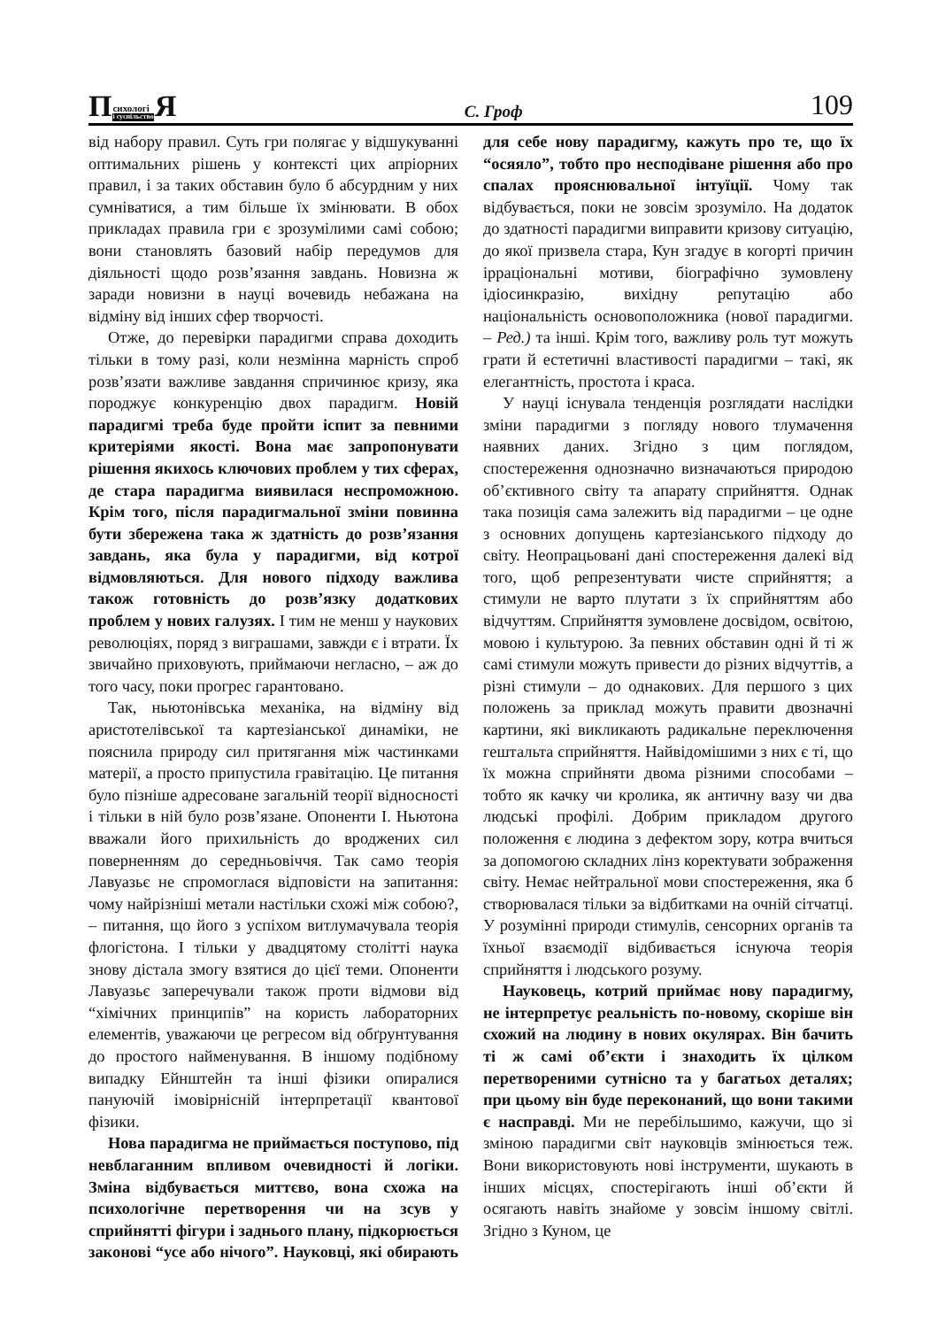П сихологі і суспільство Я
С. Гроф
109
від набору правил. Суть гри полягає у відшукуванні оптимальних рішень у контексті цих апріорних правил, і за таких обставин було б абсурдним у них сумніватися, а тим більше їх змінювати. В обох прикладах правила гри є зрозумілими самі собою; вони становлять базовий набір передумов для діяльності щодо розв’язання завдань. Новизна ж заради новизни в науці вочевидь небажана на відміну від інших сфер творчості.
Отже, до перевірки парадигми справа доходить тільки в тому разі, коли незмінна марність спроб розв’язати важливе завдання спричинює кризу, яка породжує конкуренцію двох парадигм. Новій парадигмі треба буде пройти іспит за певними критеріями якості. Вона має запропонувати рішення якихось ключових проблем у тих сферах, де стара парадигма виявилася неспроможною. Крім того, після парадигмальної зміни повинна бути збережена така ж здатність до розв’язання завдань, яка була у парадигми, від котрої відмовляються. Для нового підходу важлива також готовність до розв’язку додаткових проблем у нових галузях. І тим не менш у наукових революціях, поряд з виграшами, завжди є і втрати. Їх звичайно приховують, приймаючи негласно, – аж до того часу, поки прогрес гарантовано.
Так, ньютонівська механіка, на відміну від аристотелівської та картезіанської динаміки, не пояснила природу сил притягання між частинками матерії, а просто припустила гравітацію. Це питання було пізніше адресоване загальній теорії відносності і тільки в ній було розв’язане. Опоненти І. Ньютона вважали його прихильність до вроджених сил поверненням до середньовіччя. Так само теорія Лавуазьє не спромоглася відповісти на запитання: чому найрізніші метали настільки схожі між собою?, – питання, що його з успіхом витлумачувала теорія флогістона. І тільки у двадцятому столітті наука знову дістала змогу взятися до цієї теми. Опоненти Лавуазьє заперечували також проти відмови від “хімічних принципів” на користь лабораторних елементів, уважаючи це регресом від обґрунтування до простого найменування. В іншому подібному випадку Ейнштейн та інші фізики опиралися пануючій імовірнісній інтерпретації квантової фізики.
Нова парадигма не приймається поступово, під невблаганним впливом очевидності й логіки. Зміна відбувається миттєво, вона схожа на психологічне перетворення чи на зсув у сприйнятті фігури і заднього плану, підкорюється законові “усе або нічого”. Науковці, які обирають для себе нову парадигму, кажуть про те, що їх “осяяло”, тобто про несподіване рішення або про спалах прояснювальної інтуїції. Чому так відбувається, поки не зовсім зрозуміло. На додаток до здатності парадигми виправити кризову ситуацію, до якої призвела стара, Кун згадує в когорті причин ірраціональні мотиви, біографічно зумовлену ідіосинкразію, вихідну репутацію або національність основоположника (нової парадигми. – Ред.) та інші. Крім того, важливу роль тут можуть грати й естетичні властивості парадигми – такі, як елегантність, простота і краса.
У науці існувала тенденція розглядати наслідки зміни парадигми з погляду нового тлумачення наявних даних. Згідно з цим поглядом, спостереження однозначно визначаються природою об’єктивного світу та апарату сприйняття. Однак така позиція сама залежить від парадигми – це одне з основних допущень картезіанського підходу до світу. Неопрацьовані дані спостереження далекі від того, щоб репрезентувати чисте сприйняття; а стимули не варто плутати з їх сприйняттям або відчуттям. Сприйняття зумовлене досвідом, освітою, мовою і культурою. За певних обставин одні й ті ж самі стимули можуть привести до різних відчуттів, а різні стимули – до однакових. Для першого з цих положень за приклад можуть правити двозначні картини, які викликають радикальне переключення гештальта сприйняття. Найвідомішими з них є ті, що їх можна сприйняти двома різними способами – тобто як качку чи кролика, як античну вазу чи два людські профілі. Добрим прикладом другого положення є людина з дефектом зору, котра вчиться за допомогою складних лінз коректувати зображення світу. Немає нейтральної мови спостереження, яка б створювалася тільки за відбитками на очній сітчатці. У розумінні природи стимулів, сенсорних органів та їхньої взаємодії відбивається існуюча теорія сприйняття і людського розуму.
Науковець, котрий приймає нову парадигму, не інтерпретує реальність по-новому, скоріше він схожий на людину в нових окулярах. Він бачить ті ж самі об’єкти і знаходить їх цілком перетвореними сутнісно та у багатьох деталях; при цьому він буде переконаний, що вони такими є насправді. Ми не перебільшимо, кажучи, що зі зміною парадигми світ науковців змінюється теж. Вони використовують нові інструменти, шукають в інших місцях, спостерігають інші об’єкти й осягають навіть знайоме у зовсім іншому світлі. Згідно з Куном, це